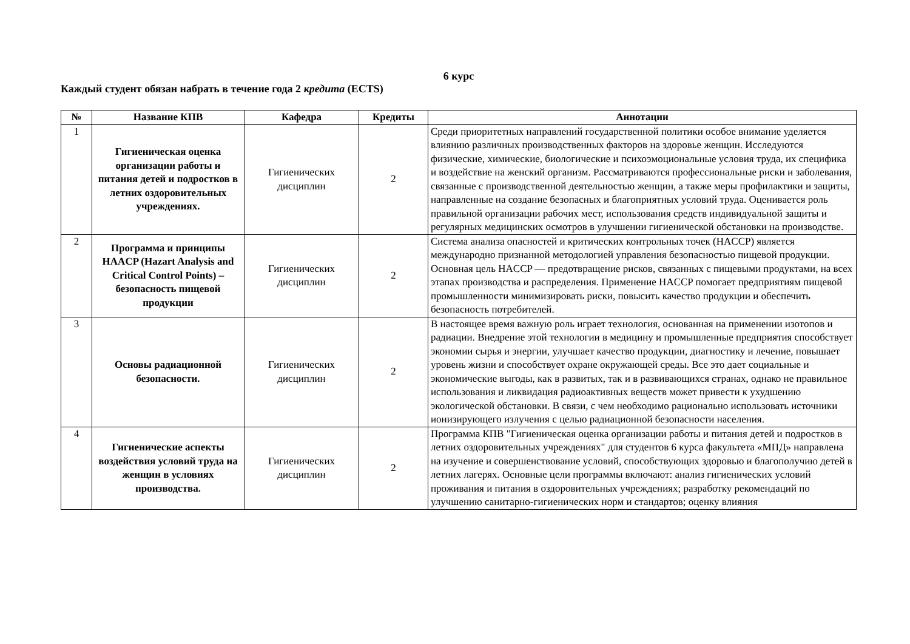6 курс
Каждый студент обязан набрать в течение года 2 кредита (ECTS)
| № | Название КПВ | Кафедра | Кредиты | Аннотации |
| --- | --- | --- | --- | --- |
| 1 | Гигиеническая оценка организации работы и питания детей и подростков в летних оздоровительных учреждениях. | Гигиенических дисциплин | 2 | Среди приоритетных направлений государственной политики особое внимание уделяется влиянию различных производственных факторов на здоровье женщин. Исследуются физические, химические, биологические и психоэмоциональные условия труда, их специфика и воздействие на женский организм. Рассматриваются профессиональные риски и заболевания, связанные с производственной деятельностью женщин, а также меры профилактики и защиты, направленные на создание безопасных и благоприятных условий труда. Оценивается роль правильной организации рабочих мест, использования средств индивидуальной защиты и регулярных медицинских осмотров в улучшении гигиенической обстановки на производстве. |
| 2 | Программа и принципы HAACP (Hazart Analysis and Critical Control Points) – безопасность пищевой продукции | Гигиенических дисциплин | 2 | Система анализа опасностей и критических контрольных точек (HACCP) является международно признанной методологией управления безопасностью пищевой продукции. Основная цель HACCP — предотвращение рисков, связанных с пищевыми продуктами, на всех этапах производства и распределения. Применение HACCP помогает предприятиям пищевой промышленности минимизировать риски, повысить качество продукции и обеспечить безопасность потребителей. |
| 3 | Основы радиационной безопасности. | Гигиенических дисциплин | 2 | В настоящее время важную роль играет технология, основанная на применении изотопов и радиации. Внедрение этой технологии в медицину и промышленные предприятия способствует экономии сырья и энергии, улучшает качество продукции, диагностику и лечение, повышает уровень жизни и способствует охране окружающей среды. Все это дает социальные и экономические выгоды, как в развитых, так и в развивающихся странах, однако не правильное использования и ликвидация радиоактивных веществ может привести к ухудшению экологической обстановки. В связи, с чем необходимо рационально использовать источники ионизирующего излучения с целью радиационной безопасности населения. |
| 4 | Гигиенические аспекты воздействия условий труда на женщин в условиях производства. | Гигиенических дисциплин | 2 | Программа КПВ "Гигиеническая оценка организации работы и питания детей и подростков в летних оздоровительных учреждениях" для студентов 6 курса факультета «МПД» направлена на изучение и совершенствование условий, способствующих здоровью и благополучию детей в летних лагерях. Основные цели программы включают: анализ гигиенических условий проживания и питания в оздоровительных учреждениях; разработку рекомендаций по улучшению санитарно-гигиенических норм и стандартов; оценку влияния |